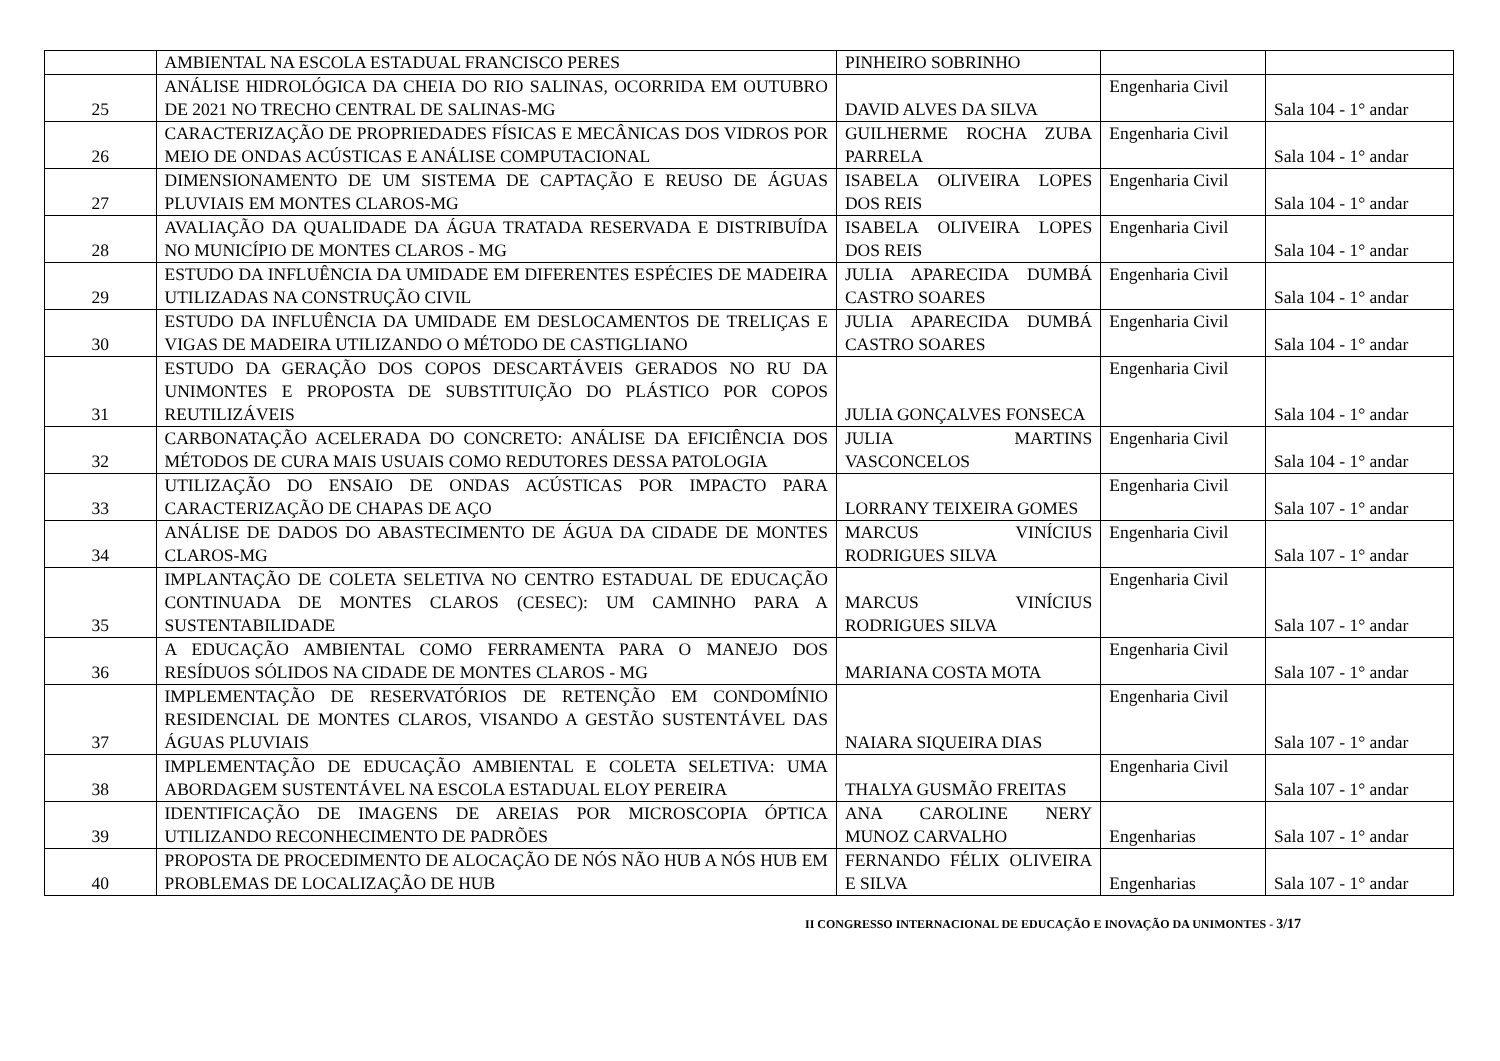| | AMBIENTAL NA ESCOLA ESTADUAL FRANCISCO PERES | PINHEIRO SOBRINHO | | |
| 25 | ANÁLISE HIDROLÓGICA DA CHEIA DO RIO SALINAS, OCORRIDA EM OUTUBRO DE 2021 NO TRECHO CENTRAL DE SALINAS-MG | DAVID ALVES DA SILVA | Engenharia Civil | Sala 104 - 1° andar |
| 26 | CARACTERIZAÇÃO DE PROPRIEDADES FÍSICAS E MECÂNICAS DOS VIDROS POR MEIO DE ONDAS ACÚSTICAS E ANÁLISE COMPUTACIONAL | GUILHERME ROCHA ZUBA PARRELA | Engenharia Civil | Sala 104 - 1° andar |
| 27 | DIMENSIONAMENTO DE UM SISTEMA DE CAPTAÇÃO E REUSO DE ÁGUAS PLUVIAIS EM MONTES CLAROS-MG | ISABELA OLIVEIRA LOPES DOS REIS | Engenharia Civil | Sala 104 - 1° andar |
| 28 | AVALIAÇÃO DA QUALIDADE DA ÁGUA TRATADA RESERVADA E DISTRIBUÍDA NO MUNICÍPIO DE MONTES CLAROS - MG | ISABELA OLIVEIRA LOPES DOS REIS | Engenharia Civil | Sala 104 - 1° andar |
| 29 | ESTUDO DA INFLUÊNCIA DA UMIDADE EM DIFERENTES ESPÉCIES DE MADEIRA UTILIZADAS NA CONSTRUÇÃO CIVIL | JULIA APARECIDA DUMBÁ CASTRO SOARES | Engenharia Civil | Sala 104 - 1° andar |
| 30 | ESTUDO DA INFLUÊNCIA DA UMIDADE EM DESLOCAMENTOS DE TRELIÇAS E VIGAS DE MADEIRA UTILIZANDO O MÉTODO DE CASTIGLIANO | JULIA APARECIDA DUMBÁ CASTRO SOARES | Engenharia Civil | Sala 104 - 1° andar |
| 31 | ESTUDO DA GERAÇÃO DOS COPOS DESCARTÁVEIS GERADOS NO RU DA UNIMONTES E PROPOSTA DE SUBSTITUIÇÃO DO PLÁSTICO POR COPOS REUTILIZÁVEIS | JULIA GONÇALVES FONSECA | Engenharia Civil | Sala 104 - 1° andar |
| 32 | CARBONATAÇÃO ACELERADA DO CONCRETO: ANÁLISE DA EFICIÊNCIA DOS MÉTODOS DE CURA MAIS USUAIS COMO REDUTORES DESSA PATOLOGIA | JULIA MARTINS VASCONCELOS | Engenharia Civil | Sala 104 - 1° andar |
| 33 | UTILIZAÇÃO DO ENSAIO DE ONDAS ACÚSTICAS POR IMPACTO PARA CARACTERIZAÇÃO DE CHAPAS DE AÇO | LORRANY TEIXEIRA GOMES | Engenharia Civil | Sala 107 - 1° andar |
| 34 | ANÁLISE DE DADOS DO ABASTECIMENTO DE ÁGUA DA CIDADE DE MONTES CLAROS-MG | MARCUS VINÍCIUS RODRIGUES SILVA | Engenharia Civil | Sala 107 - 1° andar |
| 35 | IMPLANTAÇÃO DE COLETA SELETIVA NO CENTRO ESTADUAL DE EDUCAÇÃO CONTINUADA DE MONTES CLAROS (CESEC): UM CAMINHO PARA A SUSTENTABILIDADE | MARCUS VINÍCIUS RODRIGUES SILVA | Engenharia Civil | Sala 107 - 1° andar |
| 36 | A EDUCAÇÃO AMBIENTAL COMO FERRAMENTA PARA O MANEJO DOS RESÍDUOS SÓLIDOS NA CIDADE DE MONTES CLAROS - MG | MARIANA COSTA MOTA | Engenharia Civil | Sala 107 - 1° andar |
| 37 | IMPLEMENTAÇÃO DE RESERVATÓRIOS DE RETENÇÃO EM CONDOMÍNIO RESIDENCIAL DE MONTES CLAROS, VISANDO A GESTÃO SUSTENTÁVEL DAS ÁGUAS PLUVIAIS | NAIARA SIQUEIRA DIAS | Engenharia Civil | Sala 107 - 1° andar |
| 38 | IMPLEMENTAÇÃO DE EDUCAÇÃO AMBIENTAL E COLETA SELETIVA: UMA ABORDAGEM SUSTENTÁVEL NA ESCOLA ESTADUAL ELOY PEREIRA | THALYA GUSMÃO FREITAS | Engenharia Civil | Sala 107 - 1° andar |
| 39 | IDENTIFICAÇÃO DE IMAGENS DE AREIAS POR MICROSCOPIA ÓPTICA UTILIZANDO RECONHECIMENTO DE PADRÕES | ANA CAROLINE NERY MUNOZ CARVALHO | Engenharias | Sala 107 - 1° andar |
| 40 | PROPOSTA DE PROCEDIMENTO DE ALOCAÇÃO DE NÓS NÃO HUB A NÓS HUB EM PROBLEMAS DE LOCALIZAÇÃO DE HUB | FERNANDO FÉLIX OLIVEIRA E SILVA | Engenharias | Sala 107 - 1° andar |
II CONGRESSO INTERNACIONAL DE EDUCAÇÃO E INOVAÇÃO DA UNIMONTES - 3/17